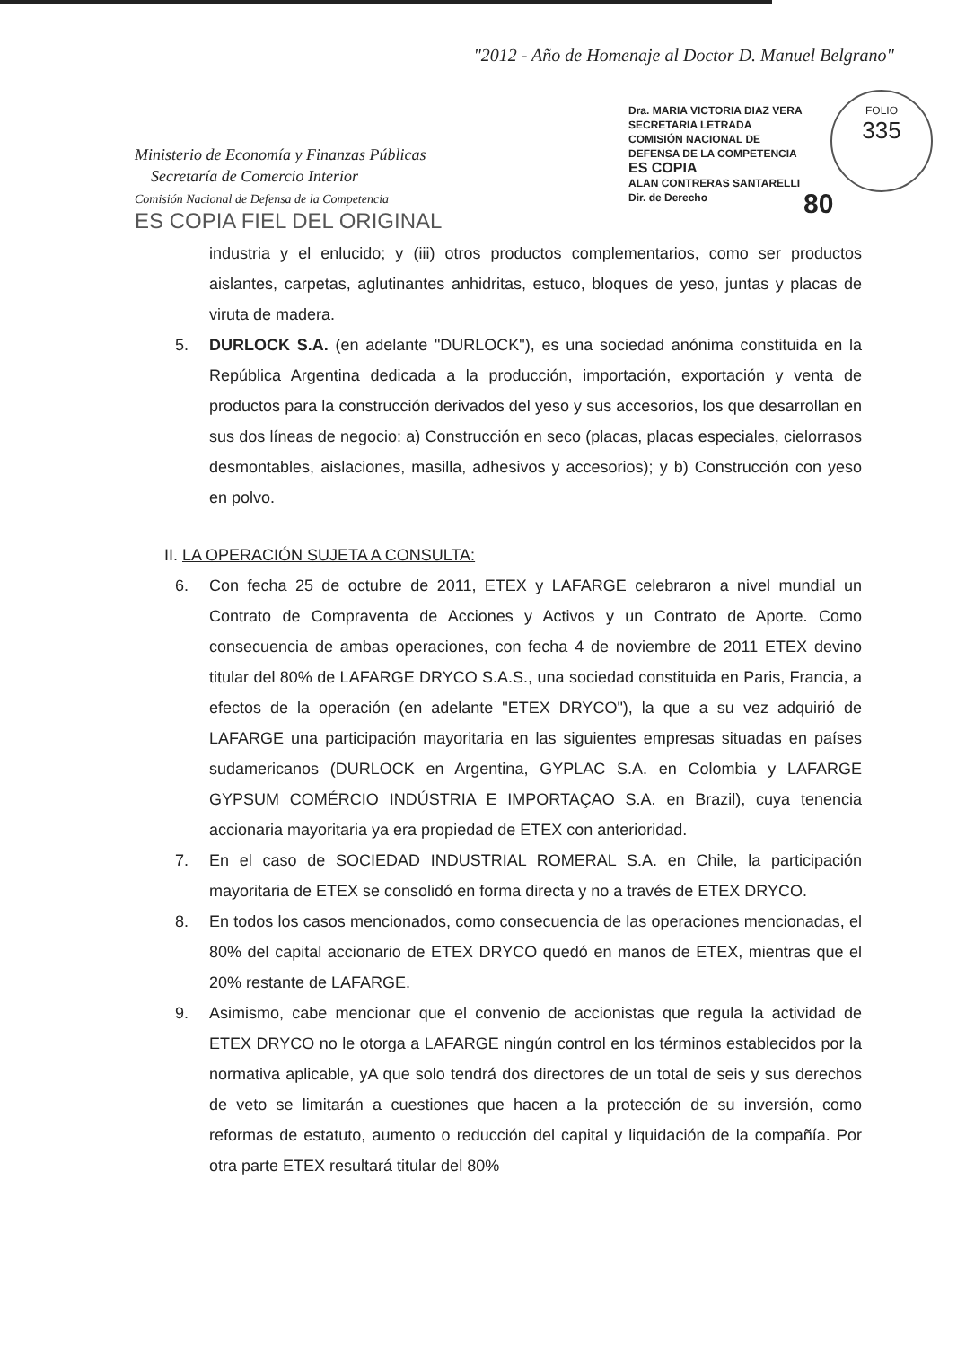"2012 - Año de Homenaje al Doctor D. Manuel Belgrano"
Ministerio de Economía y Finanzas Públicas
Secretaría de Comercio Interior
Comisión Nacional de Defensa de la Competencia
ES COPIA FIEL DEL ORIGINAL
Dra. MARIA VICTORIA DIAZ VERA
SECRETARIA LETRADA
COMISIÓN NACIONAL DE
DEFENSA DE LA COMPETENCIA
ES COPIA
ALAN CONTRERAS SANTARELLI
Dir. de Derecho
FOLIO
335
80
industria y el enlucido; y (iii) otros productos complementarios, como ser productos aislantes, carpetas, aglutinantes anhidritas, estuco, bloques de yeso, juntas y placas de viruta de madera.
5. DURLOCK S.A. (en adelante "DURLOCK"), es una sociedad anónima constituida en la República Argentina dedicada a la producción, importación, exportación y venta de productos para la construcción derivados del yeso y sus accesorios, los que desarrollan en sus dos líneas de negocio: a) Construcción en seco (placas, placas especiales, cielorrasos desmontables, aislaciones, masilla, adhesivos y accesorios); y b) Construcción con yeso en polvo.
II. LA OPERACIÓN SUJETA A CONSULTA:
6. Con fecha 25 de octubre de 2011, ETEX y LAFARGE celebraron a nivel mundial un Contrato de Compraventa de Acciones y Activos y un Contrato de Aporte. Como consecuencia de ambas operaciones, con fecha 4 de noviembre de 2011 ETEX devino titular del 80% de LAFARGE DRYCO S.A.S., una sociedad constituida en Paris, Francia, a efectos de la operación (en adelante "ETEX DRYCO"), la que a su vez adquirió de LAFARGE una participación mayoritaria en las siguientes empresas situadas en países sudamericanos (DURLOCK en Argentina, GYPLAC S.A. en Colombia y LAFARGE GYPSUM COMÉRCIO INDÚSTRIA E IMPORTAÇAO S.A. en Brazil), cuya tenencia accionaria mayoritaria ya era propiedad de ETEX con anterioridad.
7. En el caso de SOCIEDAD INDUSTRIAL ROMERAL S.A. en Chile, la participación mayoritaria de ETEX se consolidó en forma directa y no a través de ETEX DRYCO.
8. En todos los casos mencionados, como consecuencia de las operaciones mencionadas, el 80% del capital accionario de ETEX DRYCO quedó en manos de ETEX, mientras que el 20% restante de LAFARGE.
9. Asimismo, cabe mencionar que el convenio de accionistas que regula la actividad de ETEX DRYCO no le otorga a LAFARGE ningún control en los términos establecidos por la normativa aplicable, yA que solo tendrá dos directores de un total de seis y sus derechos de veto se limitarán a cuestiones que hacen a la protección de su inversión, como reformas de estatuto, aumento o reducción del capital y liquidación de la compañía. Por otra parte ETEX resultará titular del 80%